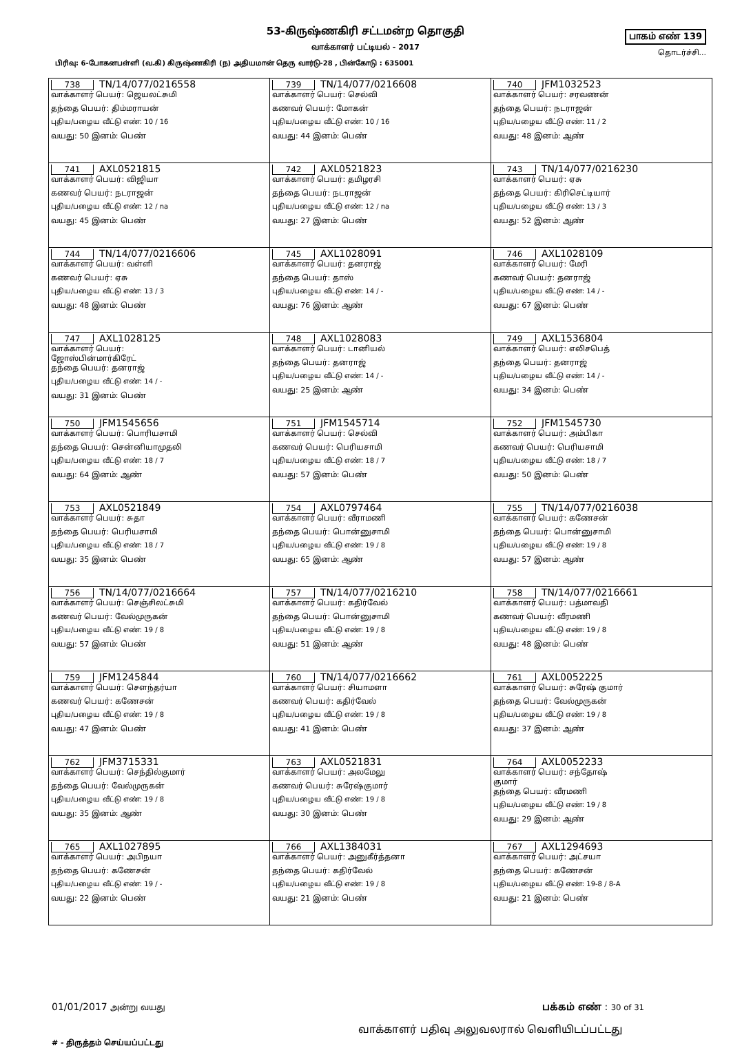பாகம் எண் 139
தொடர்ச்சி...
53-கிருஷ்ணகிரி சட்டமன்ற தொகுதி
வாக்காளர் பட்டியல் - 2017
பிரிவு: 6-போகனபள்ளி (வ.கி) கிருஷ்ணகிரி (ந) அதியமான் தெரு வார்டு-28 , பின்கோடு : 635001
| 738 TN/14/077/0216558 வாக்காளர் பெயர்: ஜெயலட்சுமி தந்தை பெயர்: திம்மராயன் புதிய/பழைய வீட்டு எண்: 10 / 16 வயது: 50 இனம்: பெண் | 739 TN/14/077/0216608 வாக்காளர் பெயர்: செல்வி கணவர் பெயர்: மோகன் புதிய/பழைய வீட்டு எண்: 10 / 16 வயது: 44 இனம்: பெண் | 740 JFM1032523 வாக்காளர் பெயர்: சரவணன் தந்தை பெயர்: நடராஜன் புதிய/பழைய வீட்டு எண்: 11 / 2 வயது: 48 இனம்: ஆண் |
| 741 AXL0521815 வாக்காளர் பெயர்: விஜியா கணவர் பெயர்: நடராஜன் புதிய/பழைய வீட்டு எண்: 12 / na வயது: 45 இனம்: பெண் | 742 AXL0521823 வாக்காளர் பெயர்: தமிழரசி தந்தை பெயர்: நடராஜன் புதிய/பழைய வீட்டு எண்: 12 / na வயது: 27 இனம்: பெண் | 743 TN/14/077/0216230 வாக்காளர் பெயர்: ஏசு தந்தை பெயர்: கிரிசெட்டியார் புதிய/பழைய வீட்டு எண்: 13 / 3 வயது: 52 இனம்: ஆண் |
| 744 TN/14/077/0216606 வாக்காளர் பெயர்: வள்ளி கணவர் பெயர்: ஏசு புதிய/பழைய வீட்டு எண்: 13 / 3 வயது: 48 இனம்: பெண் | 745 AXL1028091 வாக்காளர் பெயர்: தனராஜ் தந்தை பெயர்: தாஸ் புதிய/பழைய வீட்டு எண்: 14 / - வயது: 76 இனம்: ஆண் | 746 AXL1028109 வாக்காளர் பெயர்: மேரி கணவர் பெயர்: தனராஜ் புதிய/பழைய வீட்டு எண்: 14 / - வயது: 67 இனம்: பெண் |
| 747 AXL1028125 வாக்காளர் பெயர்: ஜோஸ்பின்மார்கிரேட் தந்தை பெயர்: தனராஜ் புதிய/பழைய வீட்டு எண்: 14 / - வயது: 31 இனம்: பெண் | 748 AXL1028083 வாக்காளர் பெயர்: டானியல் தந்தை பெயர்: தனராஜ் புதிய/பழைய வீட்டு எண்: 14 / - வயது: 25 இனம்: ஆண் | 749 AXL1536804 வாக்காளர் பெயர்: எலிசபெத் தந்தை பெயர்: தனராஜ் புதிய/பழைய வீட்டு எண்: 14 / - வயது: 34 இனம்: பெண் |
| 750 JFM1545656 வாக்காளர் பெயர்: பொரியசாமி தந்தை பெயர்: சென்னியாமுதலி புதிய/பழைய வீட்டு எண்: 18 / 7 வயது: 64 இனம்: ஆண் | 751 JFM1545714 வாக்காளர் பெயர்: செல்வி கணவர் பெயர்: பெரியசாமி புதிய/பழைய வீட்டு எண்: 18 / 7 வயது: 57 இனம்: பெண் | 752 JFM1545730 வாக்காளர் பெயர்: அம்பிகா கணவர் பெயர்: பெரியசாமி புதிய/பழைய வீட்டு எண்: 18 / 7 வயது: 50 இனம்: பெண் |
| 753 AXL0521849 வாக்காளர் பெயர்: சுதா தந்தை பெயர்: பெரியசாமி புதிய/பழைய வீட்டு எண்: 18 / 7 வயது: 35 இனம்: பெண் | 754 AXL0797464 வாக்காளர் பெயர்: வீராமணி தந்தை பெயர்: பொன்னுசாமி புதிய/பழைய வீட்டு எண்: 19 / 8 வயது: 65 இனம்: ஆண் | 755 TN/14/077/0216038 வாக்காளர் பெயர்: கணேசன் தந்தை பெயர்: பொன்னுசாமி புதிய/பழைய வீட்டு எண்: 19 / 8 வயது: 57 இனம்: ஆண் |
| 756 TN/14/077/0216664 வாக்காளர் பெயர்: செஞ்சிலட்சுமி கணவர் பெயர்: வேல்முருகன் புதிய/பழைய வீட்டு எண்: 19 / 8 வயது: 57 இனம்: பெண் | 757 TN/14/077/0216210 வாக்காளர் பெயர்: கதிர்வேல் தந்தை பெயர்: பொன்னுசாமி புதிய/பழைய வீட்டு எண்: 19 / 8 வயது: 51 இனம்: ஆண் | 758 TN/14/077/0216661 வாக்காளர் பெயர்: பத்மாவதி கணவர் பெயர்: வீரமணி புதிய/பழைய வீட்டு எண்: 19 / 8 வயது: 48 இனம்: பெண் |
| 759 JFM1245844 வாக்காளர் பெயர்: சௌந்தர்யா கணவர் பெயர்: கணேசன் புதிய/பழைய வீட்டு எண்: 19 / 8 வயது: 47 இனம்: பெண் | 760 TN/14/077/0216662 வாக்காளர் பெயர்: சியாமளா கணவர் பெயர்: கதிர்வேல் புதிய/பழைய வீட்டு எண்: 19 / 8 வயது: 41 இனம்: பெண் | 761 AXL0052225 வாக்காளர் பெயர்: சுரேஷ் குமார் தந்தை பெயர்: வேல்முருகன் புதிய/பழைய வீட்டு எண்: 19 / 8 வயது: 37 இனம்: ஆண் |
| 762 JFM3715331 வாக்காளர் பெயர்: செந்தில்குமார் தந்தை பெயர்: வேல்முருகன் புதிய/பழைய வீட்டு எண்: 19 / 8 வயது: 35 இனம்: ஆண் | 763 AXL0521831 வாக்காளர் பெயர்: அலமேலு கணவர் பெயர்: சுரேஷ்குமார் புதிய/பழைய வீட்டு எண்: 19 / 8 வயது: 30 இனம்: பெண் | 764 AXL0052233 வாக்காளர் பெயர்: சந்தோஷ் குமார் தந்தை பெயர்: வீரமணி புதிய/பழைய வீட்டு எண்: 19 / 8 வயது: 29 இனம்: ஆண் |
| 765 AXL1027895 வாக்காளர் பெயர்: அபிநயா தந்தை பெயர்: கணேசன் புதிய/பழைய வீட்டு எண்: 19 / - வயது: 22 இனம்: பெண் | 766 AXL1384031 வாக்காளர் பெயர்: அனுகீர்த்தனா தந்தை பெயர்: கதிர்வேல் புதிய/பழைய வீட்டு எண்: 19 / 8 வயது: 21 இனம்: பெண் | 767 AXL1294693 வாக்காளர் பெயர்: அட்சயா தந்தை பெயர்: கணேசன் புதிய/பழைய வீட்டு எண்: 19-8 / 8-A வயது: 21 இனம்: பெண் |
01/01/2017 அன்று வயது பக்கம் எண் : 30 of 31
வாக்காளர் பதிவு அலுவலரால் வெளியிடப்பட்டது
# - திருத்தம் செய்யப்பட்டது